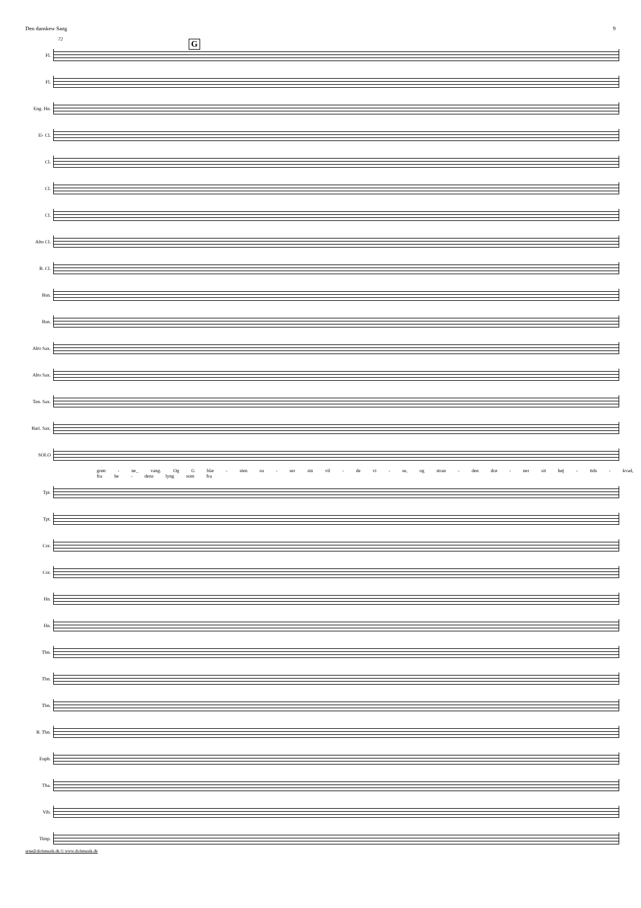Den danskew Sang 9
G
72
Fl.
Fl.
Eng. Hn.
E♭ Cl.
Cl.
Cl.
Cl.
Alto Cl.
B. Cl.
Bsn.
Bsn.
Alto Sax.
Alto Sax.
Ten. Sax.
Bari. Sax.
SOLO
grøn - ne_ vang. Og G blæ - sten su - ser sin vil - de vi - se, og stran - den drø - ner sit høj - tids - kvad, fra he - dens lyng som fra
Tpt.
Tpt.
Cor.
Cor.
Hn.
Hn.
Tbn.
Tbn.
Tbn.
B. Tbn.
Euph.
Tba.
Vib.
Timp.
arne@dichmusik.dk © www.dichmusik.dk